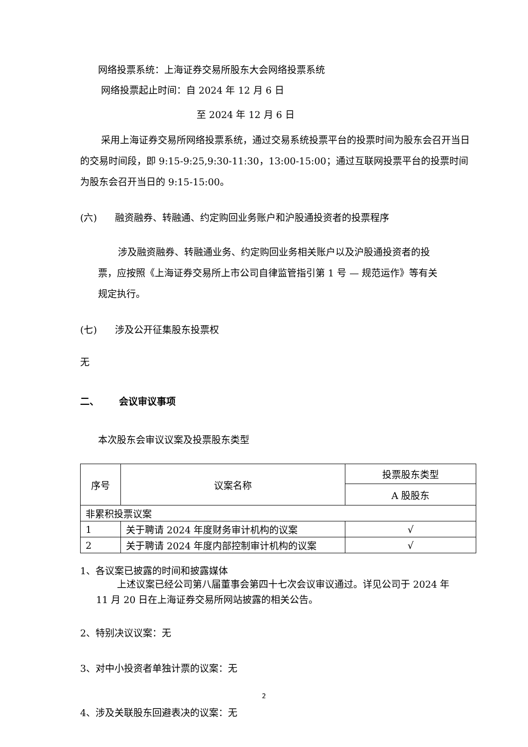网络投票系统：上海证券交易所股东大会网络投票系统
网络投票起止时间：自 2024 年 12 月 6 日
至 2024 年 12 月 6 日
采用上海证券交易所网络投票系统，通过交易系统投票平台的投票时间为股东会召开当日的交易时间段，即 9:15-9:25,9:30-11:30，13:00-15:00；通过互联网投票平台的投票时间为股东会召开当日的 9:15-15:00。
(六) 融资融券、转融通、约定购回业务账户和沪股通投资者的投票程序
涉及融资融券、转融通业务、约定购回业务相关账户以及沪股通投资者的投票，应按照《上海证券交易所上市公司自律监管指引第 1 号 — 规范运作》等有关规定执行。
(七) 涉及公开征集股东投票权
无
二、 会议审议事项
本次股东会审议议案及投票股东类型
| 序号 | 议案名称 | 投票股东类型 |
| | | A 股股东 |
| 非累积投票议案 | | |
| 1 | 关于聘请 2024 年度财务审计机构的议案 | √ |
| 2 | 关于聘请 2024 年度内部控制审计机构的议案 | √ |
1、各议案已披露的时间和披露媒体
上述议案已经公司第八届董事会第四十七次会议审议通过。详见公司于 2024 年 11 月 20 日在上海证券交易所网站披露的相关公告。
2、特别决议议案：无
3、对中小投资者单独计票的议案：无
4、涉及关联股东回避表决的议案：无
2